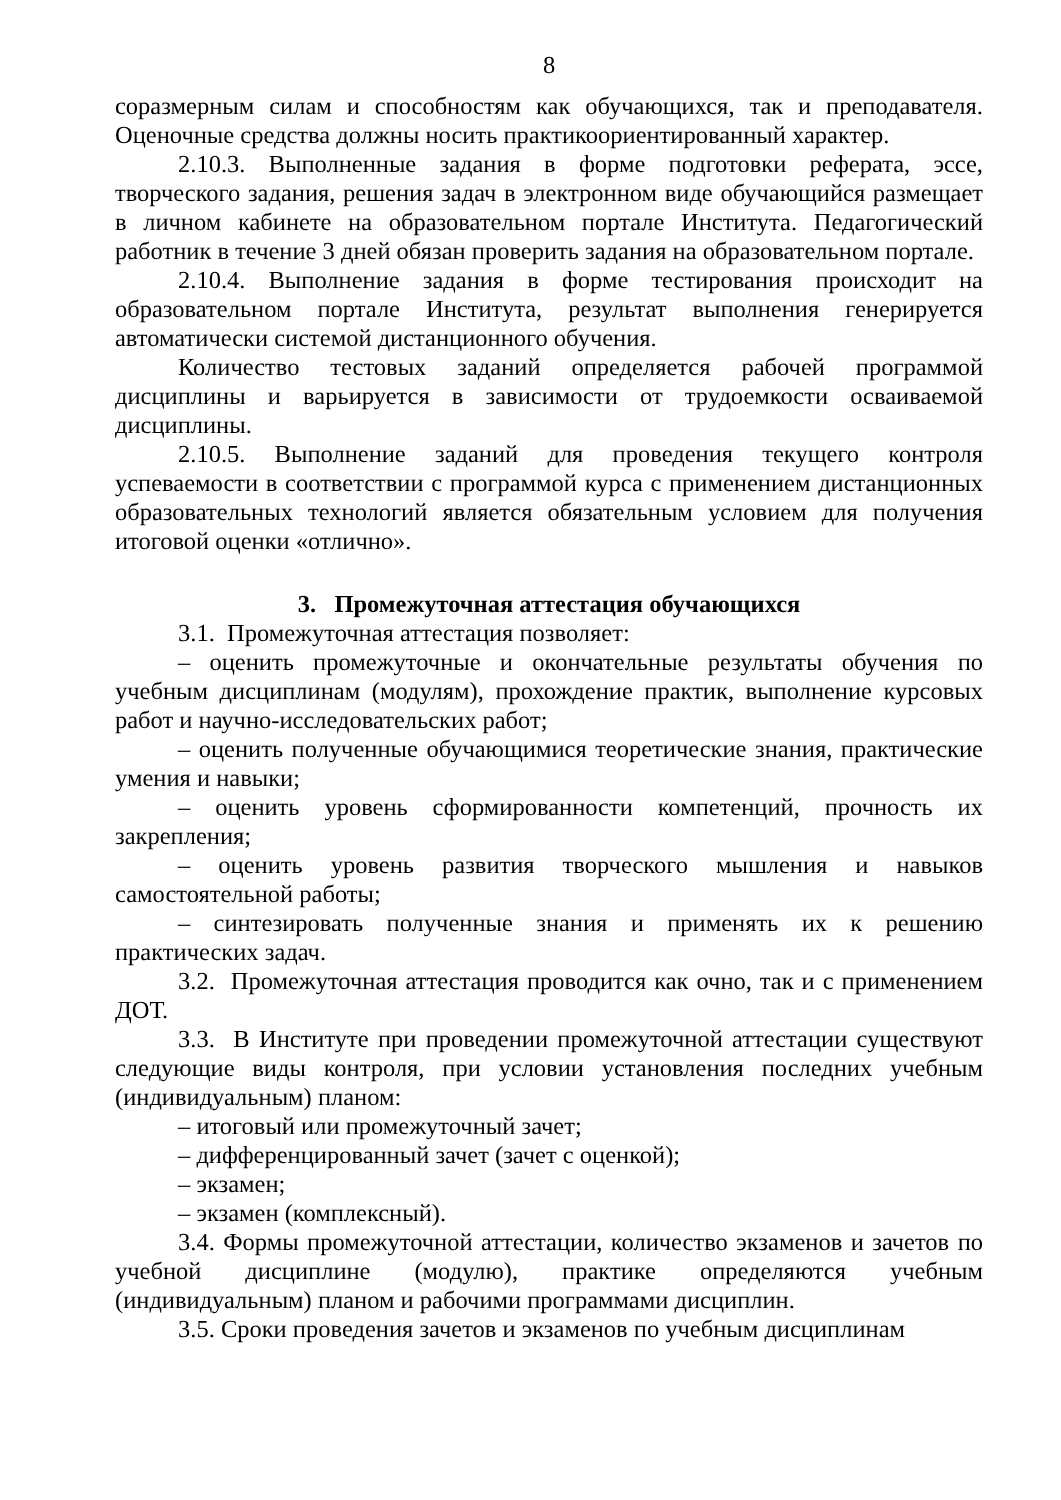8
соразмерным силам и способностям как обучающихся, так и преподавателя. Оценочные средства должны носить практикоориентированный характер.
2.10.3. Выполненные задания в форме подготовки реферата, эссе, творческого задания, решения задач в электронном виде обучающийся размещает в личном кабинете на образовательном портале Института. Педагогический работник в течение 3 дней обязан проверить задания на образовательном портале.
2.10.4. Выполнение задания в форме тестирования происходит на образовательном портале Института, результат выполнения генерируется автоматически системой дистанционного обучения.
Количество тестовых заданий определяется рабочей программой дисциплины и варьируется в зависимости от трудоемкости осваиваемой дисциплины.
2.10.5. Выполнение заданий для проведения текущего контроля успеваемости в соответствии с программой курса с применением дистанционных образовательных технологий является обязательным условием для получения итоговой оценки «отлично».
3. Промежуточная аттестация обучающихся
3.1. Промежуточная аттестация позволяет:
– оценить промежуточные и окончательные результаты обучения по учебным дисциплинам (модулям), прохождение практик, выполнение курсовых работ и научно-исследовательских работ;
– оценить полученные обучающимися теоретические знания, практические умения и навыки;
– оценить уровень сформированности компетенций, прочность их закрепления;
– оценить уровень развития творческого мышления и навыков самостоятельной работы;
– синтезировать полученные знания и применять их к решению практических задач.
3.2. Промежуточная аттестация проводится как очно, так и с применением ДОТ.
3.3. В Институте при проведении промежуточной аттестации существуют следующие виды контроля, при условии установления последних учебным (индивидуальным) планом:
– итоговый или промежуточный зачет;
– дифференцированный зачет (зачет с оценкой);
– экзамен;
– экзамен (комплексный).
3.4. Формы промежуточной аттестации, количество экзаменов и зачетов по учебной дисциплине (модулю), практике определяются учебным (индивидуальным) планом и рабочими программами дисциплин.
3.5. Сроки проведения зачетов и экзаменов по учебным дисциплинам